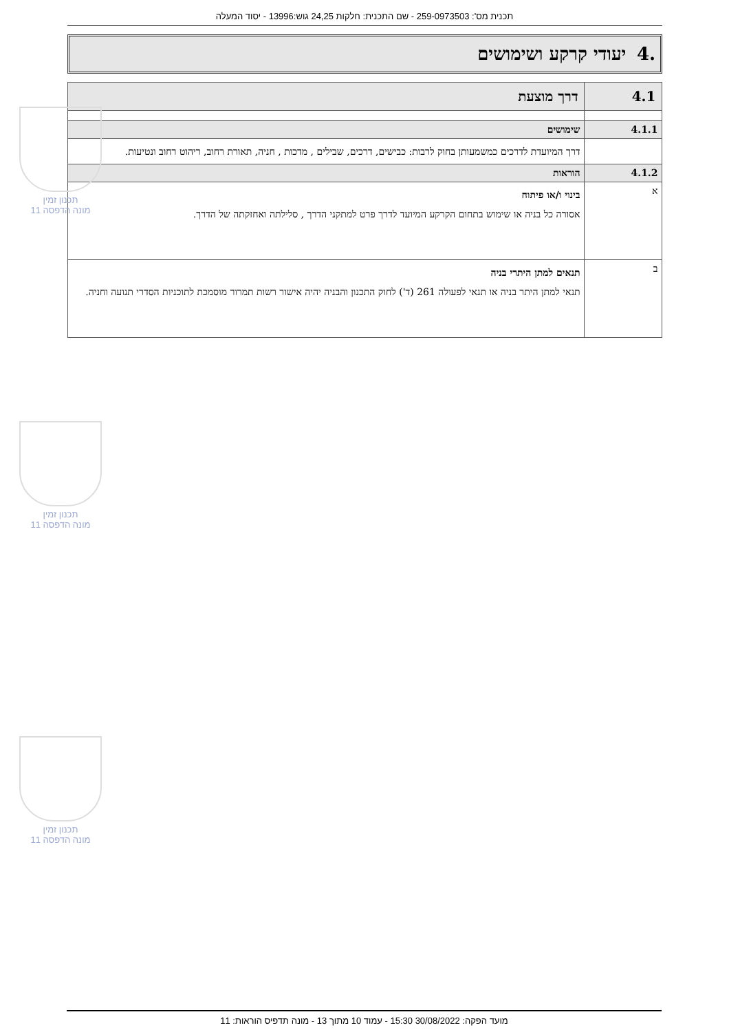תכנית מס': 259-0973503 - שם התכנית: חלקות 24,25 גוש:13996 - יסוד המעלה
.4 יעודי קרקע ושימושים
| 4.1 | דרך מוצעת |
| 4.1.1 | שימושים |
| | דרך המיועדת לדרכים כמשמעותן בחוק לרבות: כבישים, דרכים, שבילים , מדכות , חניה, תאורת רחוב, ריהוט רחוב ונטיעות. |
| 4.1.2 | הוראות |
| א | בינוי ו/או פיתוח אסורה כל בניה או שימוש בתחום הקרקע המיועד לדרך פרט למתקני הדרך , סלילתה ואחזקתה של הדרך. |
| ב | תנאים למתן היתרי בניה תנאי למתן היתר בניה או תנאי לפעולה 261 (ד') לחוק התכנון והבניה יהיה אישור רשות תמרור מוסמכת לתוכניות הסדרי תנועה וחניה. |
תכנון זמין
מונה הדפסה 11
תכנון זמין
מונה הדפסה 11
תכנון זמין
מונה הדפסה 11
מועד הפקה: 30/08/2022 15:30 - עמוד 10 מתוך 13 - מונה תדפיס הוראות: 11